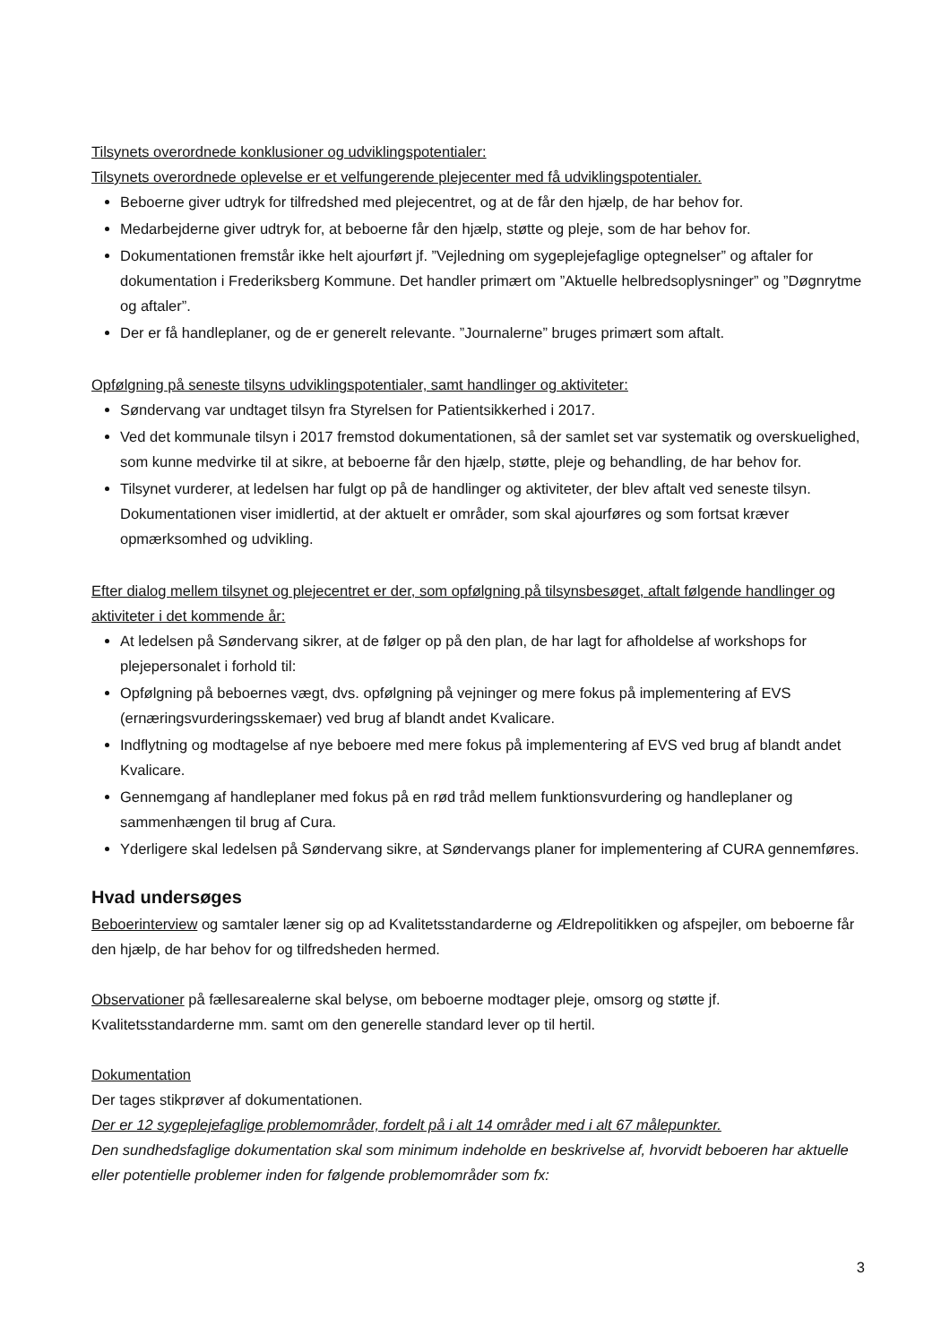Tilsynets overordnede konklusioner og udviklingspotentialer:
Tilsynets overordnede oplevelse er et velfungerende plejecenter med få udviklingspotentialer.
Beboerne giver udtryk for tilfredshed med plejecentret, og at de får den hjælp, de har behov for.
Medarbejderne giver udtryk for, at beboerne får den hjælp, støtte og pleje, som de har behov for.
Dokumentationen fremstår ikke helt ajourført jf. ”Vejledning om sygeplejefaglige optegnelser” og aftaler for dokumentation i Frederiksberg Kommune. Det handler primært om ”Aktuelle helbredsoplysninger” og ”Døgnrytme og aftaler”.
Der er få handleplaner, og de er generelt relevante. ”Journalerne” bruges primært som aftalt.
Opfølgning på seneste tilsyns udviklingspotentialer, samt handlinger og aktiviteter:
Søndervang var undtaget tilsyn fra Styrelsen for Patientsikkerhed i 2017.
Ved det kommunale tilsyn i 2017 fremstod dokumentationen, så der samlet set var systematik og overskuelighed, som kunne medvirke til at sikre, at beboerne får den hjælp, støtte, pleje og behandling, de har behov for.
Tilsynet vurderer, at ledelsen har fulgt op på de handlinger og aktiviteter, der blev aftalt ved seneste tilsyn. Dokumentationen viser imidlertid, at der aktuelt er områder, som skal ajourføres og som fortsat kræver opmærksomhed og udvikling.
Efter dialog mellem tilsynet og plejecentret er der, som opfølgning på tilsynsbesøget, aftalt følgende handlinger og aktiviteter i det kommende år:
At ledelsen på Søndervang sikrer, at de følger op på den plan, de har lagt for afholdelse af workshops for plejepersonalet i forhold til:
Opfølgning på beboernes vægt, dvs. opfølgning på vejninger og mere fokus på implementering af EVS (ernæringsvurderingsskemaer) ved brug af blandt andet Kvalicare.
Indflytning og modtagelse af nye beboere med mere fokus på implementering af EVS ved brug af blandt andet Kvalicare.
Gennemgang af handleplaner med fokus på en rød tråd mellem funktionsvurdering og handleplaner og sammenhængen til brug af Cura.
Yderligere skal ledelsen på Søndervang sikre, at Søndervangs planer for implementering af CURA gennemføres.
Hvad undersøges
Beboerinterview og samtaler læner sig op ad Kvalitetsstandarderne og Ældrepolitikken og afspejler, om beboerne får den hjælp, de har behov for og tilfredsheden hermed.
Observationer på fællesarealerne skal belyse, om beboerne modtager pleje, omsorg og støtte jf. Kvalitetsstandarderne mm. samt om den generelle standard lever op til hertil.
Dokumentation
Der tages stikprøver af dokumentationen.
Der er 12 sygeplejefaglige problemområder, fordelt på i alt 14 områder med i alt 67 målepunkter.
Den sundhedsfaglige dokumentation skal som minimum indeholde en beskrivelse af, hvorvidt beboeren har aktuelle eller potentielle problemer inden for følgende problemområder som fx:
3